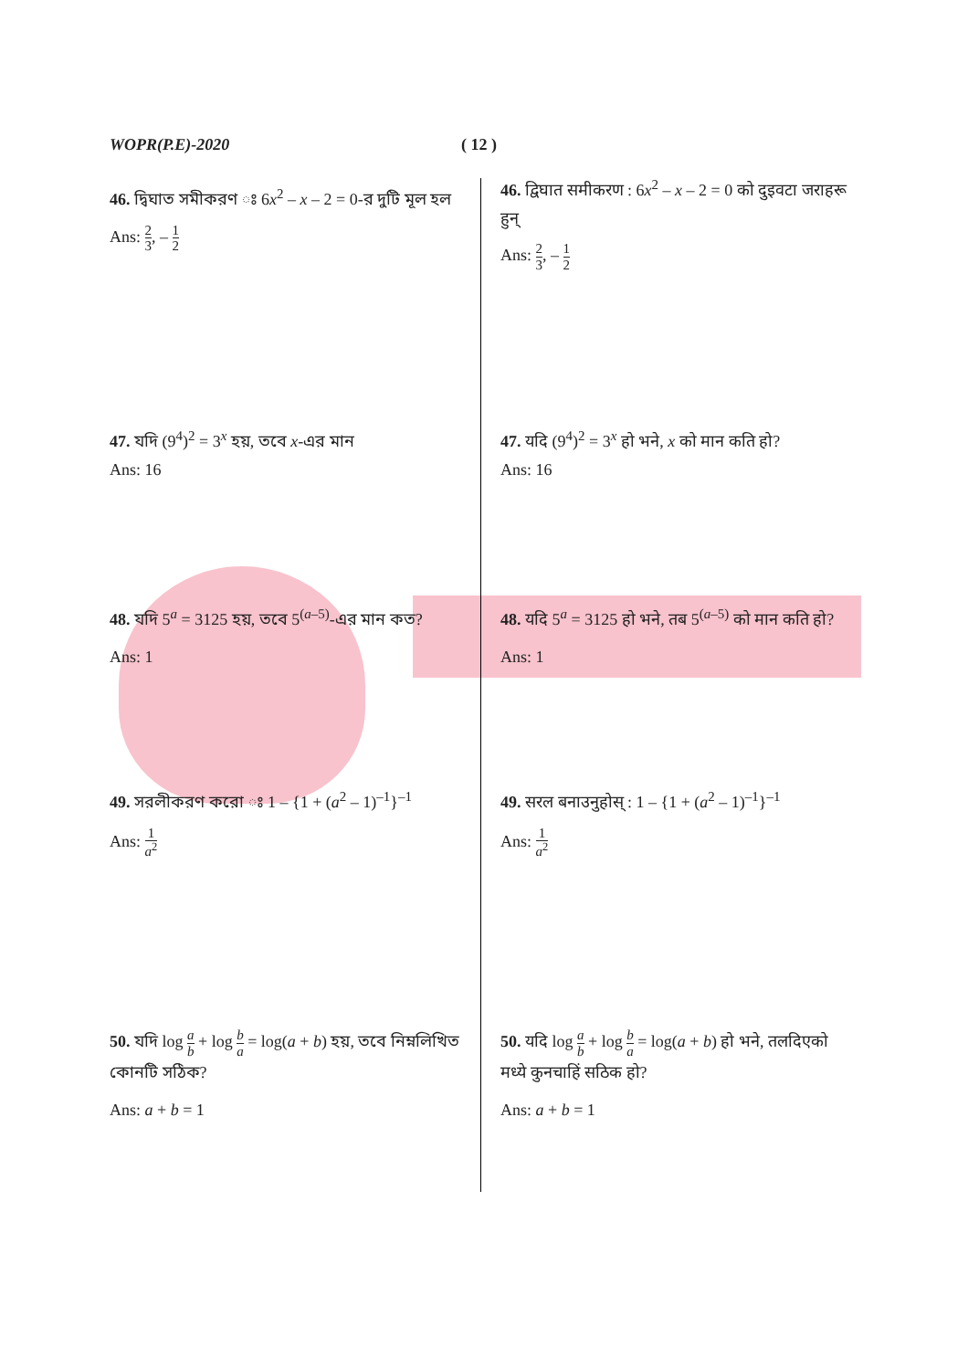WOPR(P.E)-2020 ( 12 )
46. দ্বিঘাত সমীকরণ ঃ 6x<sup>2</sup> – x – 2 = 0-র দুটি মূল হল
Ans: 2 3, – 1 2
46. द्विघात समीकरण : 6x<sup>2</sup> – x – 2 = 0 को दुइवटा जराहरू हुन्
Ans: 2 3, – 1 2
47. যদি (9<sup>4</sup>)<sup>2</sup> = 3<sup>x</sup> হয়, তবে x-এর মান
Ans: 16
47. यदि (9<sup>4</sup>)<sup>2</sup> = 3<sup>x</sup> हो भने, x को मान कति हो?
Ans: 16
48. যদি 5<sup>a</sup> = 3125 হয়, তবে 5<sup>(a–5)</sup>-এর মান কত?
Ans: 1
48. यदि 5<sup>a</sup> = 3125 हो भने, तब 5<sup>(a–5)</sup> को मान कति हो?
Ans: 1
49. সরলীকরণ করো ঃ 1 – {1 + (a<sup>2</sup> – 1)<sup>–1</sup>}<sup>–1</sup>
Ans: 1 a<sup>2</sup>
49. सरल बनाउनुहोस् : 1 – {1 + (a<sup>2</sup> – 1)<sup>–1</sup>}<sup>–1</sup>
Ans: 1 a<sup>2</sup>
50. যদি log a b + log b a = log(a + b) হয়, তবে নিম্নলিখিত কোনটি সঠিক?
Ans: a + b = 1
50. यदि log a b + log b a = log(a + b) हो भने, तलदिएको मध्ये कुनचाहिं सठिक हो?
Ans: a + b = 1